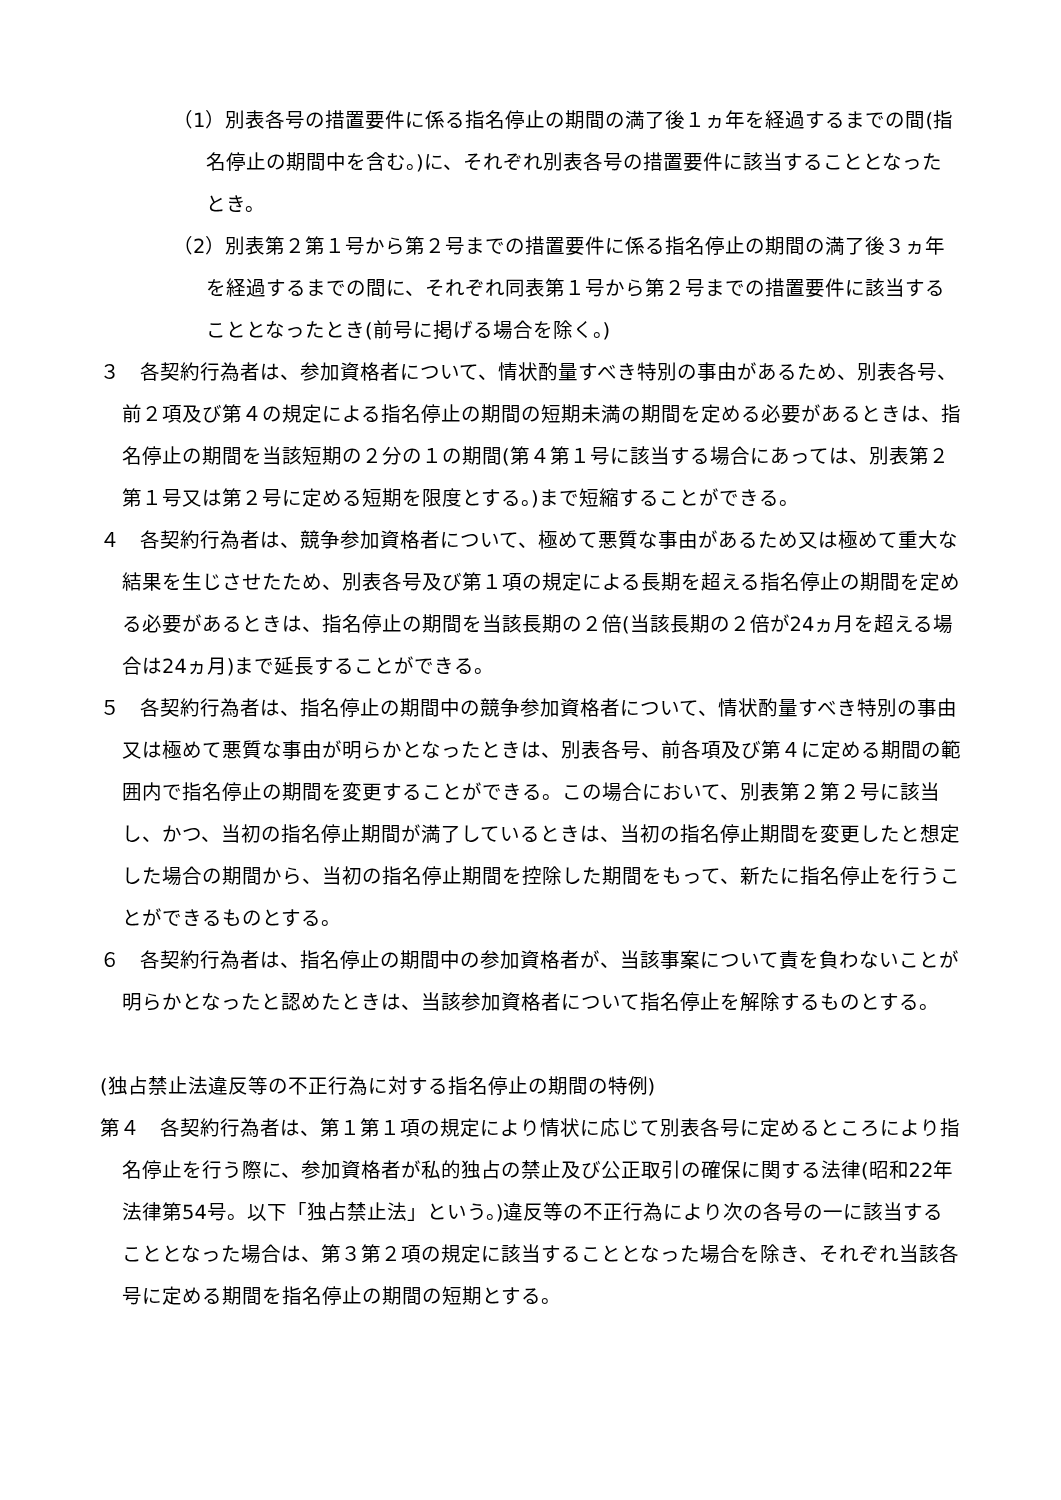（1）別表各号の措置要件に係る指名停止の期間の満了後１ヵ年を経過するまでの間(指名停止の期間中を含む。)に、それぞれ別表各号の措置要件に該当することとなったとき。
（2）別表第２第１号から第２号までの措置要件に係る指名停止の期間の満了後３ヵ年を経過するまでの間に、それぞれ同表第１号から第２号までの措置要件に該当することとなったとき(前号に掲げる場合を除く。)
３　各契約行為者は、参加資格者について、情状酌量すべき特別の事由があるため、別表各号、前２項及び第４の規定による指名停止の期間の短期未満の期間を定める必要があるときは、指名停止の期間を当該短期の２分の１の期間(第４第１号に該当する場合にあっては、別表第２第１号又は第２号に定める短期を限度とする。)まで短縮することができる。
４　各契約行為者は、競争参加資格者について、極めて悪質な事由があるため又は極めて重大な結果を生じさせたため、別表各号及び第１項の規定による長期を超える指名停止の期間を定める必要があるときは、指名停止の期間を当該長期の２倍(当該長期の２倍が24ヵ月を超える場合は24ヵ月)まで延長することができる。
５　各契約行為者は、指名停止の期間中の競争参加資格者について、情状酌量すべき特別の事由又は極めて悪質な事由が明らかとなったときは、別表各号、前各項及び第４に定める期間の範囲内で指名停止の期間を変更することができる。この場合において、別表第２第２号に該当し、かつ、当初の指名停止期間が満了しているときは、当初の指名停止期間を変更したと想定した場合の期間から、当初の指名停止期間を控除した期間をもって、新たに指名停止を行うことができるものとする。
６　各契約行為者は、指名停止の期間中の参加資格者が、当該事案について責を負わないことが明らかとなったと認めたときは、当該参加資格者について指名停止を解除するものとする。
(独占禁止法違反等の不正行為に対する指名停止の期間の特例)
第４　各契約行為者は、第１第１項の規定により情状に応じて別表各号に定めるところにより指名停止を行う際に、参加資格者が私的独占の禁止及び公正取引の確保に関する法律(昭和22年法律第54号。以下「独占禁止法」という。)違反等の不正行為により次の各号の一に該当することとなった場合は、第３第２項の規定に該当することとなった場合を除き、それぞれ当該各号に定める期間を指名停止の期間の短期とする。